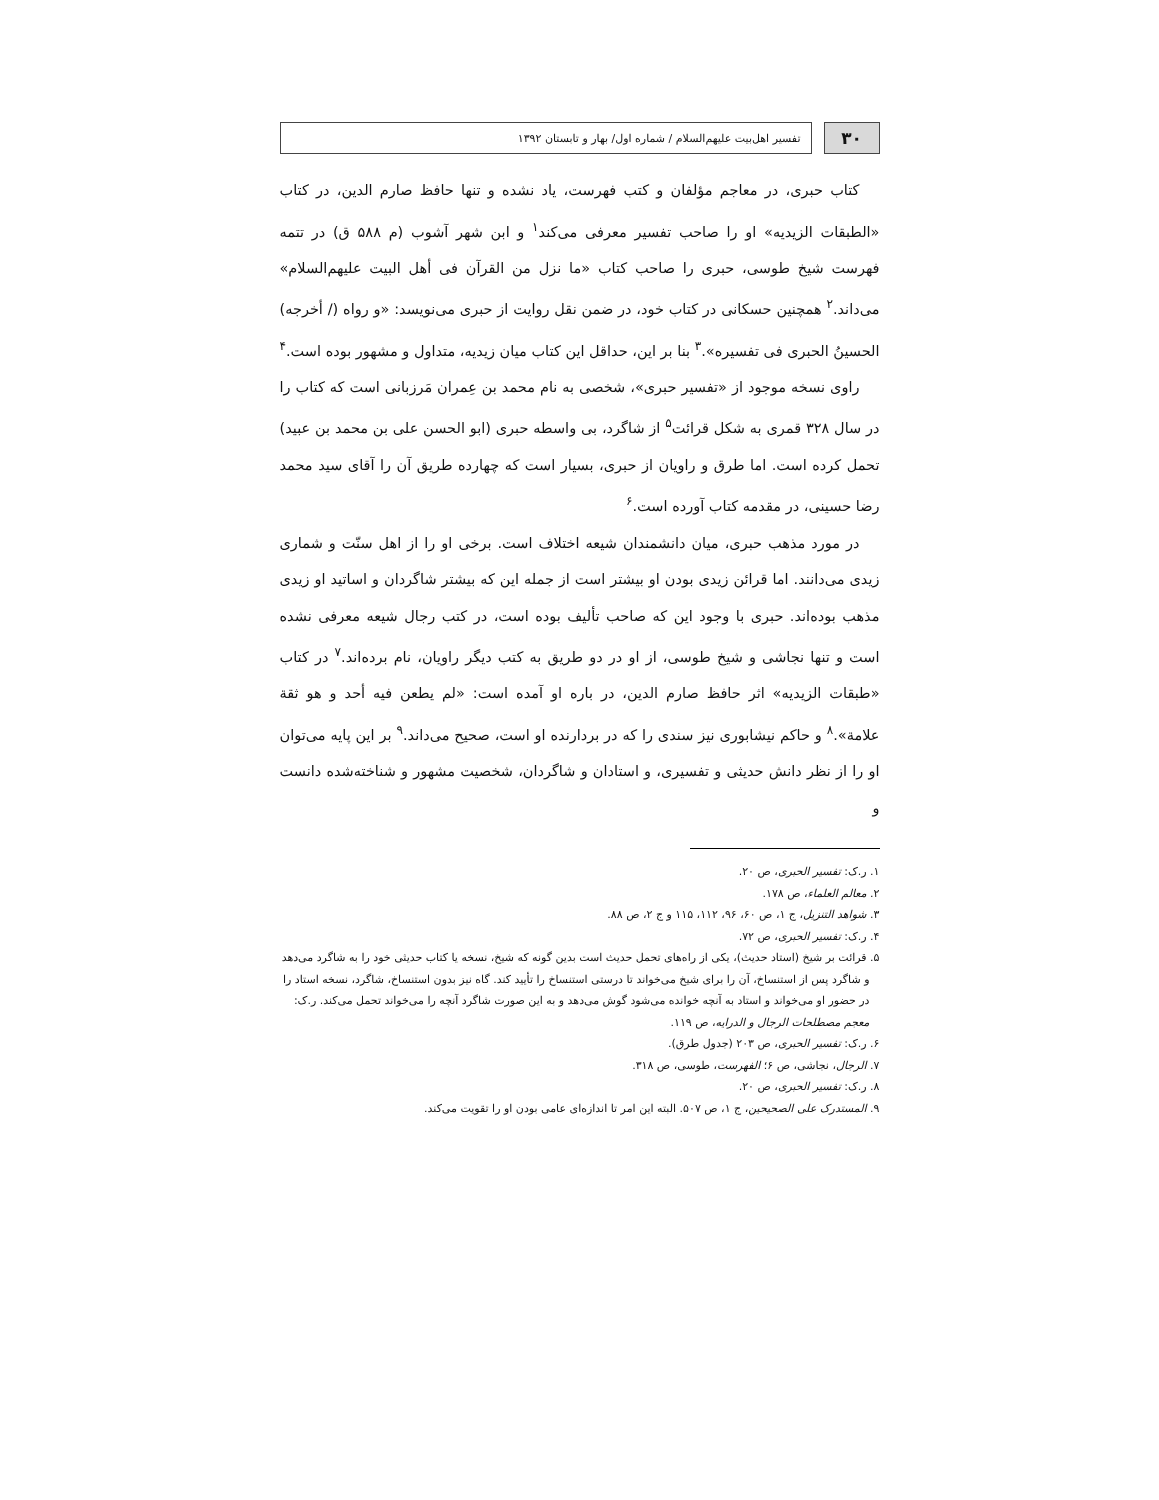۳۰
تفسیر اهل‌بیت علیهم‌السلام / شماره اول/ بهار و تابستان ۱۳۹۲
کتاب حبری، در معاجم مؤلفان و کتب فهرست، یاد نشده و تنها حافظ صارم الدین، در کتاب «الطبقات الزیدیه» او را صاحب تفسیر معرفی می‌کند<sup>۱</sup> و ابن شهر آشوب (م ۵۸۸ ق) در تتمه فهرست شیخ طوسی، حبری را صاحب کتاب «ما نزل من القرآن فی أهل البیت علیهم‌السلام» می‌داند.<sup>۲</sup> همچنین حسکانی در کتاب خود، در ضمن نقل روایت از حبری می‌نویسد: «و رواه (/ أخرجه) الحسینُ الحبری فی تفسیره».<sup>۳</sup> بنا بر این، حداقل این کتاب میان زیدیه، متداول و مشهور بوده است.<sup>۴</sup>
راوی نسخه موجود از «تفسیر حبری»، شخصی به نام محمد بن عِمران مَرزبانی است که کتاب را در سال ۳۲۸ قمری به شکل قرائت<sup>۵</sup> از شاگرد، بی واسطه حبری (ابو الحسن علی بن محمد بن عبید) تحمل کرده است. اما طرق و راویان از حبری، بسیار است که چهارده طریق آن را آقای سید محمد رضا حسینی، در مقدمه کتاب آورده است.<sup>۶</sup>
در مورد مذهب حبری، میان دانشمندان شیعه اختلاف است. برخی او را از اهل سنّت و شماری زیدی می‌دانند. اما قرائن زیدی بودن او بیشتر است از جمله این که بیشتر شاگردان و اساتید او زیدی مذهب بوده‌اند. حبری با وجود این که صاحب تألیف بوده است، در کتب رجال شیعه معرفی نشده است و تنها نجاشی و شیخ طوسی، از او در دو طریق به کتب دیگر راویان، نام برده‌اند.<sup>۷</sup> در کتاب «طبقات الزیدیه» اثر حافظ صارم الدین، در باره او آمده است: «لم یطعن فیه أحد و هو ثقة علامة».<sup>۸</sup> و حاکم نیشابوری نیز سندی را که در بردارنده او است، صحیح می‌داند.<sup>۹</sup> بر این پایه می‌توان او را از نظر دانش حدیثی و تفسیری، و استادان و شاگردان، شخصیت مشهور و شناخته‌شده دانست و
۱. ر.ک: تفسیر الحبری، ص ۲۰.
۲. معالم العلماء، ص ۱۷۸.
۳. شواهد التنزیل، ج ۱، ص ۶۰، ۹۶، ۱۱۲، ۱۱۵ و ج ۲، ص ۸۸.
۴. ر.ک: تفسیر الحبری، ص ۷۲.
۵. قرائت بر شیخ (استاد حدیث)، یکی از راه‌های تحمل حدیث است بدین گونه که شیخ، نسخه یا کتاب حدیثی خود را به شاگرد می‌دهد و شاگرد پس از استنساخ، آن را برای شیخ می‌خواند تا درستی استنساخ را تأیید کند. گاه نیز بدون استنساخ، شاگرد، نسخه استاد را در حضور او می‌خواند و استاد به آنچه خوانده می‌شود گوش می‌دهد و به این صورت شاگرد آنچه را می‌خواند تحمل می‌کند. ر.ک: معجم مصطلحات الرجال و الدرایه، ص ۱۱۹.
۶. ر.ک: تفسیر الحبری، ص ۲۰۳ (جدول طرق).
۷. الرجال، نجاشی، ص ۶؛ الفهرست، طوسی، ص ۳۱۸.
۸. ر.ک: تفسیر الحبری، ص ۲۰.
۹. المستدرک علی الصحیحین، ج ۱، ص ۵۰۷. البته این امر تا اندازه‌ای عامی بودن او را تقویت می‌کند.